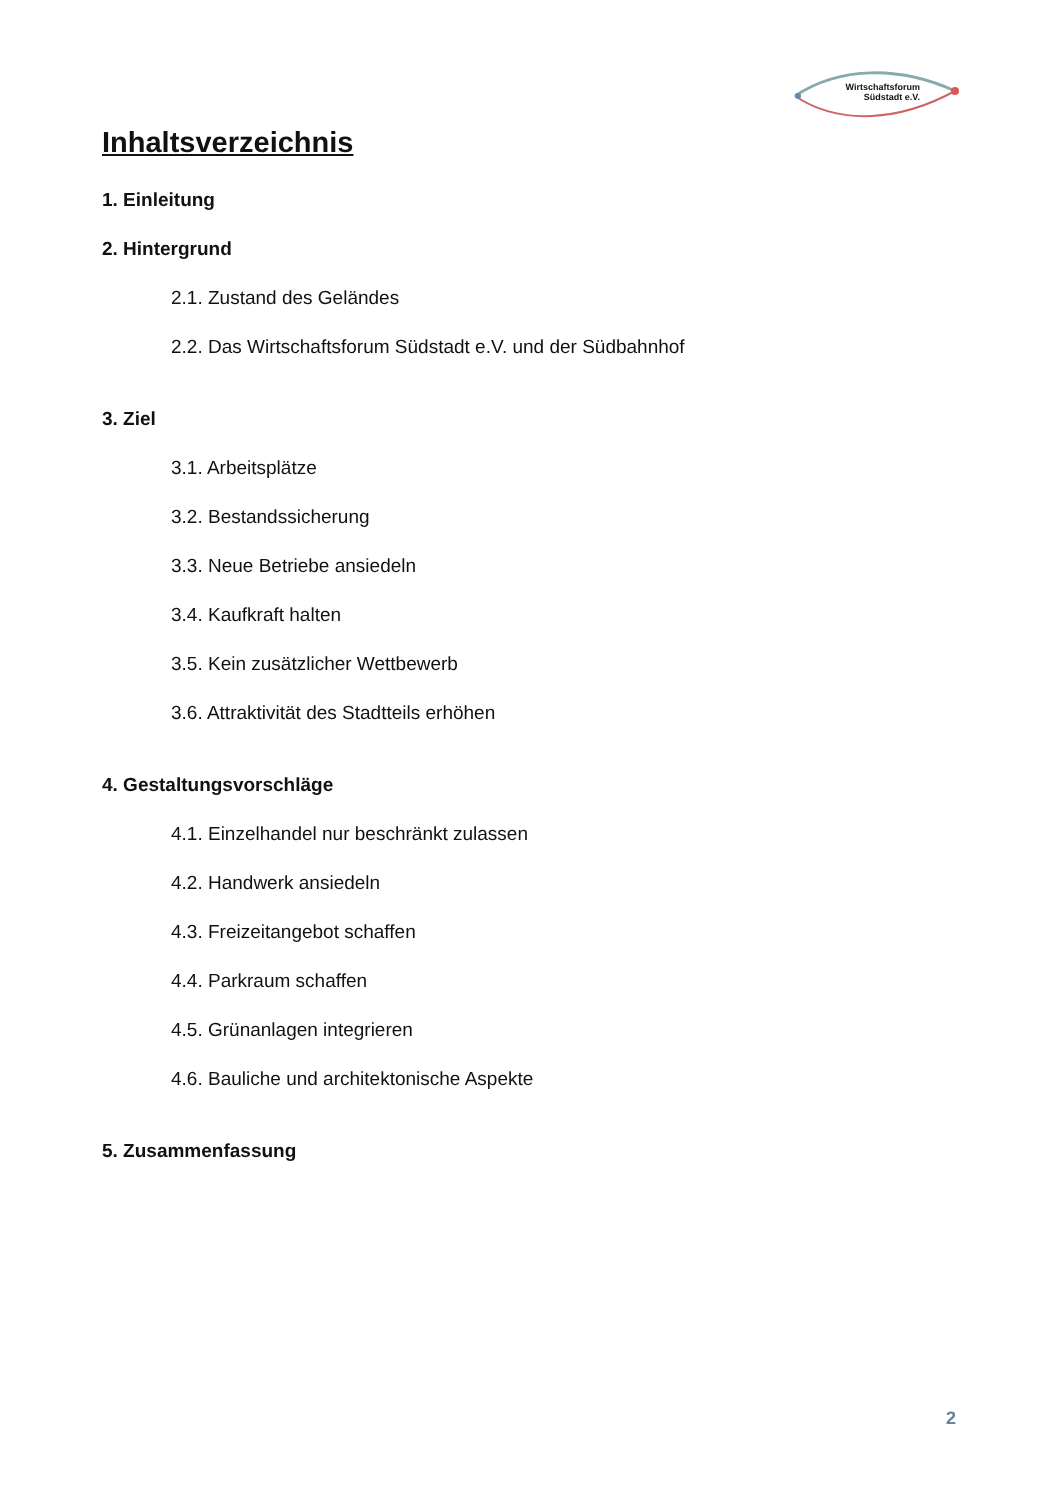Wirtschaftsforum
Südstadt e.V.
Inhaltsverzeichnis
1. Einleitung
2. Hintergrund
2.1. Zustand des Geländes
2.2. Das Wirtschaftsforum Südstadt e.V. und der Südbahnhof
3. Ziel
3.1. Arbeitsplätze
3.2. Bestandssicherung
3.3. Neue Betriebe ansiedeln
3.4. Kaufkraft halten
3.5. Kein zusätzlicher Wettbewerb
3.6. Attraktivität des Stadtteils erhöhen
4. Gestaltungsvorschläge
4.1. Einzelhandel nur beschränkt zulassen
4.2. Handwerk ansiedeln
4.3. Freizeitangebot schaffen
4.4. Parkraum schaffen
4.5. Grünanlagen integrieren
4.6. Bauliche und architektonische Aspekte
5. Zusammenfassung
2